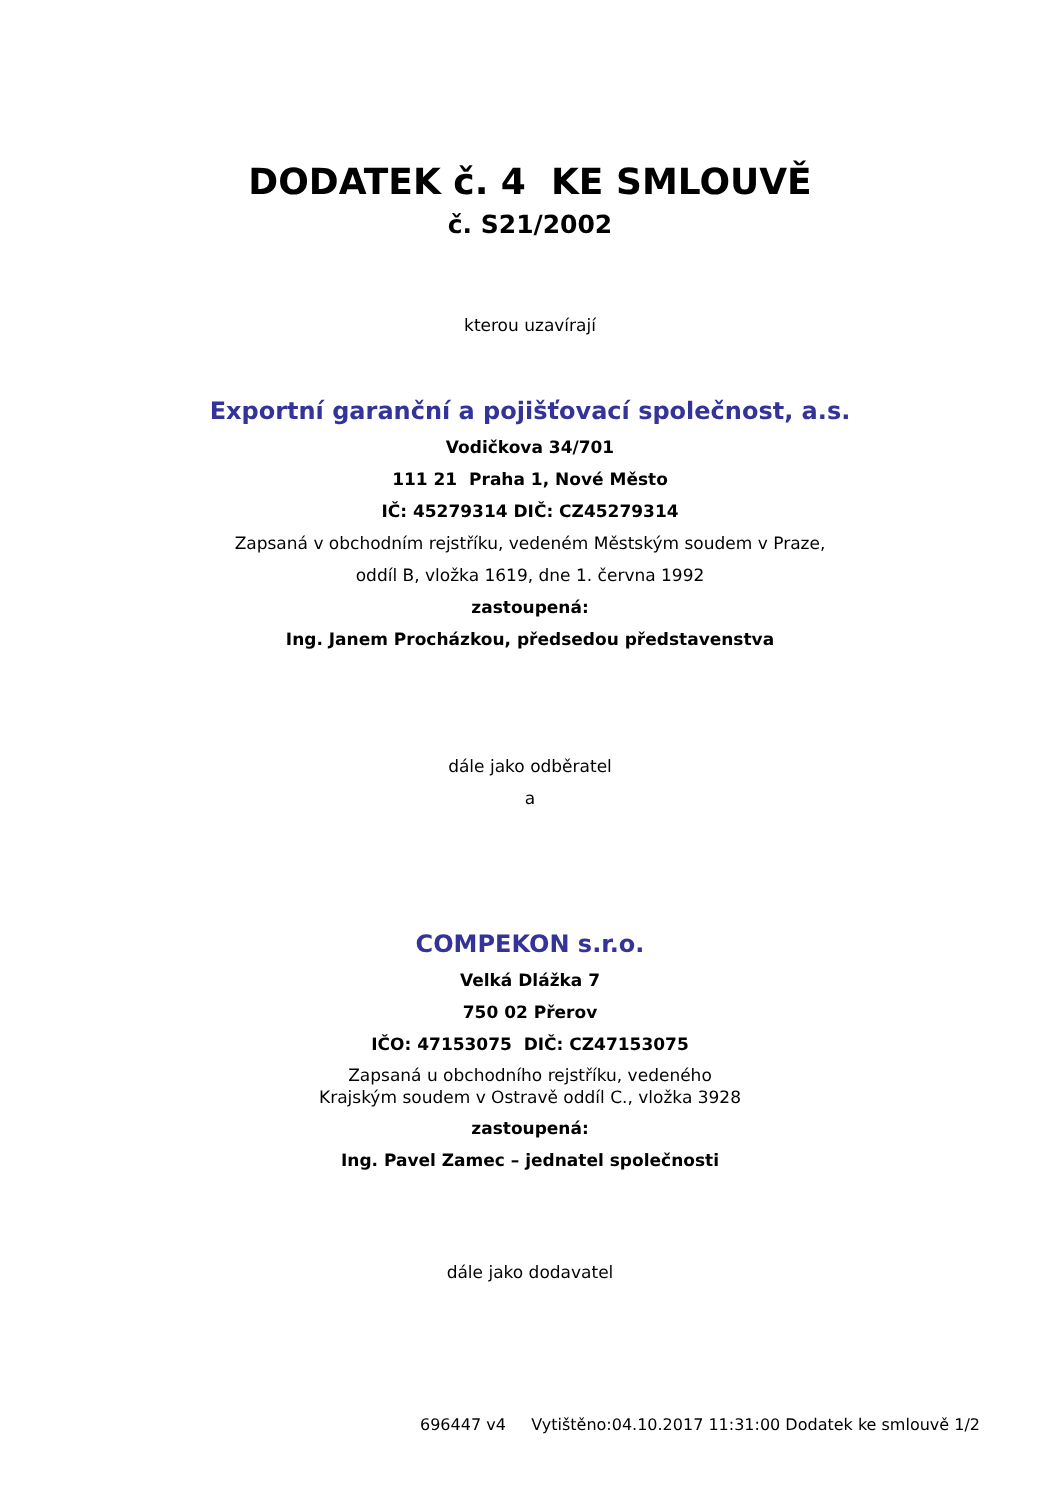DODATEK č. 4 KE SMLOUVĚ
č. S21/2002
kterou uzavírají
Exportní garanční a pojišťovací společnost, a.s.
Vodičkova 34/701
111 21 Praha 1, Nové Město
IČ: 45279314 DIČ: CZ45279314
Zapsaná v obchodním rejstříku, vedeném Městským soudem v Praze,
oddíl B, vložka 1619, dne 1. června 1992
zastoupená:
Ing. Janem Procházkou, předsedou představenstva
dále jako odběratel
a
COMPEKON s.r.o.
Velká Dlážka 7
750 02 Přerov
IČO: 47153075 DIČ: CZ47153075
Zapsaná u obchodního rejstříku, vedeného
Krajským soudem v Ostravě oddíl C., vložka 3928
zastoupená:
Ing. Pavel Zamec – jednatel společnosti
dále jako dodavatel
696447 v4 Vytištěno:04.10.2017 11:31:00 Dodatek ke smlouvě 1/2